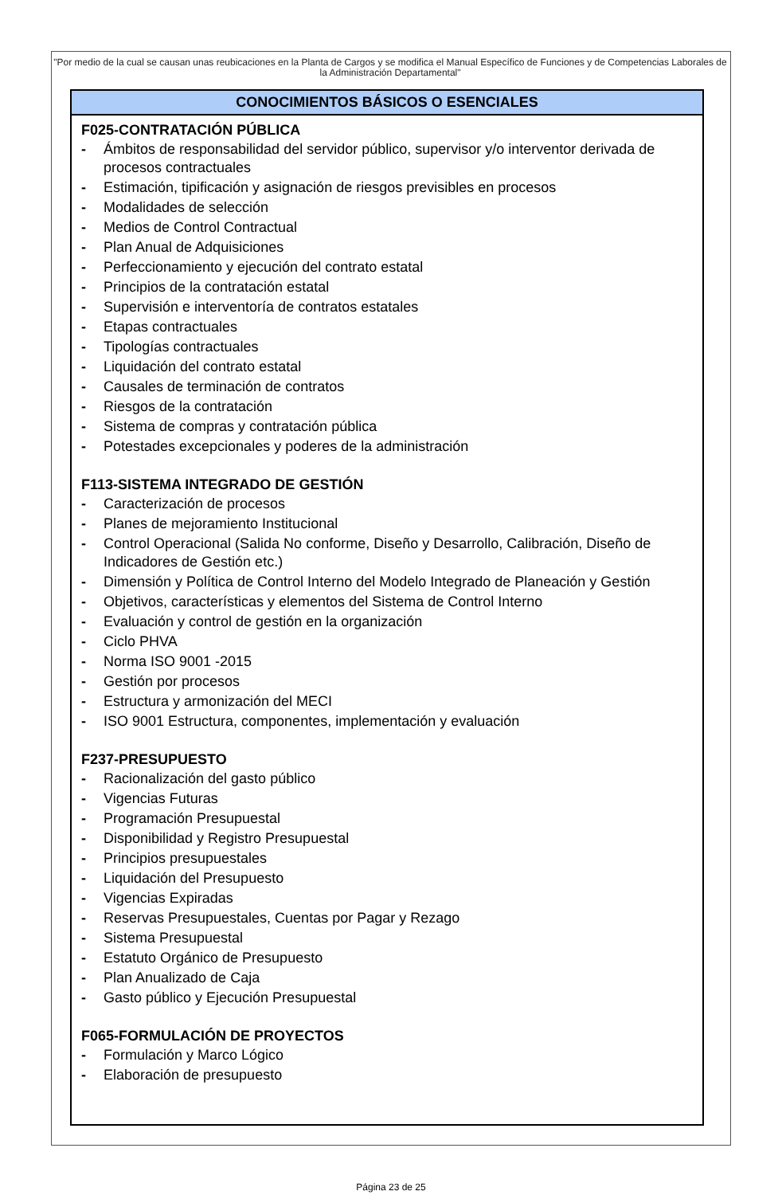"Por medio de la cual se causan unas reubicaciones en la Planta de Cargos y se modifica el Manual Específico de Funciones y de Competencias Laborales de la Administración Departamental"
| CONOCIMIENTOS BÁSICOS O ESENCIALES |
| --- |
| F025-CONTRATACIÓN PÚBLICA - Ámbitos de responsabilidad del servidor público, supervisor y/o interventor derivada de procesos contractuales - Estimación, tipificación y asignación de riesgos previsibles en procesos - Modalidades de selección - Medios de Control Contractual - Plan Anual de Adquisiciones - Perfeccionamiento y ejecución del contrato estatal - Principios de la contratación estatal - Supervisión e interventoría de contratos estatales - Etapas contractuales - Tipologías contractuales - Liquidación del contrato estatal - Causales de terminación de contratos - Riesgos de la contratación - Sistema de compras y contratación pública - Potestades excepcionales y poderes de la administración F113-SISTEMA INTEGRADO DE GESTIÓN - Caracterización de procesos - Planes de mejoramiento Institucional - Control Operacional (Salida No conforme, Diseño y Desarrollo, Calibración, Diseño de Indicadores de Gestión etc.) - Dimensión y Política de Control Interno del Modelo Integrado de Planeación y Gestión - Objetivos, características y elementos del Sistema de Control Interno - Evaluación y control de gestión en la organización - Ciclo PHVA - Norma ISO 9001 -2015 - Gestión por procesos - Estructura y armonización del MECI - ISO 9001 Estructura, componentes, implementación y evaluación F237-PRESUPUESTO - Racionalización del gasto público - Vigencias Futuras - Programación Presupuestal - Disponibilidad y Registro Presupuestal - Principios presupuestales - Liquidación del Presupuesto - Vigencias Expiradas - Reservas Presupuestales, Cuentas por Pagar y Rezago - Sistema Presupuestal - Estatuto Orgánico de Presupuesto - Plan Anualizado de Caja - Gasto público y Ejecución Presupuestal F065-FORMULACIÓN DE PROYECTOS - Formulación y Marco Lógico - Elaboración de presupuesto |
Página 23 de 25